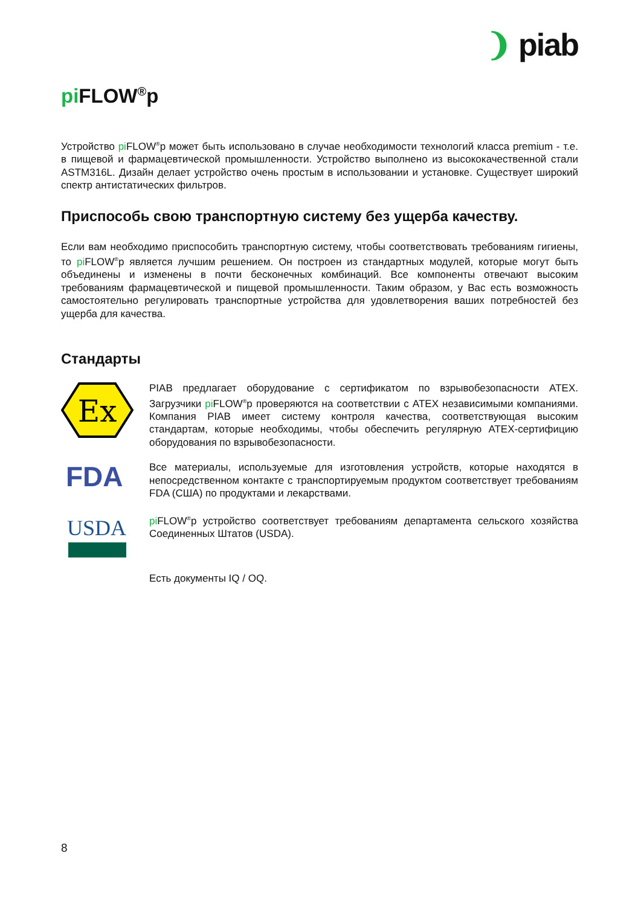❩ piab
pi FLOW<sup>®</sup>p
Устройство pi FLOW<sup>®</sup>p может быть использовано в случае необходимости технологий класса premium - т.е. в пищевой и фармацевтической промышленности. Устройство выполнено из высококачественной стали ASTM316L. Дизайн делает устройство очень простым в использовании и установке. Существует широкий спектр антистатических фильтров.
Приспособь свою транспортную систему без ущерба качеству.
Если вам необходимо приспособить транспортную систему, чтобы соответствовать требованиям гигиены, то pi FLOW<sup>®</sup>p является лучшим решением. Он построен из стандартных модулей, которые могут быть объединены и изменены в почти бесконечных комбинаций. Все компоненты отвечают высоким требованиям фармацевтической и пищевой промышленности. Таким образом, у Вас есть возможность самостоятельно регулировать транспортные устройства для удовлетворения ваших потребностей без ущерба для качества.
Стандарты
Ex
PIAB предлагает оборудование с сертификатом по взрывобезопасности ATEX. Загрузчики pi FLOW<sup>®</sup>p проверяются на соответствии с ATEX независимыми компаниями. Компания PIAB имеет систему контроля качества, соответствующая высоким стандартам, которые необходимы, чтобы обеспечить регулярную ATEX-сертифицию оборудования по взрывобезопасности.
FDA
Все материалы, используемые для изготовления устройств, которые находятся в непосредственном контакте с транспортируемым продуктом соответствует требованиям FDA (США) по продуктами и лекарствами.
USDA
pi FLOW<sup>®</sup>p устройство соответствует требованиям департамента сельского хозяйства Соединенных Штатов (USDA).
Есть документы IQ / OQ.
8